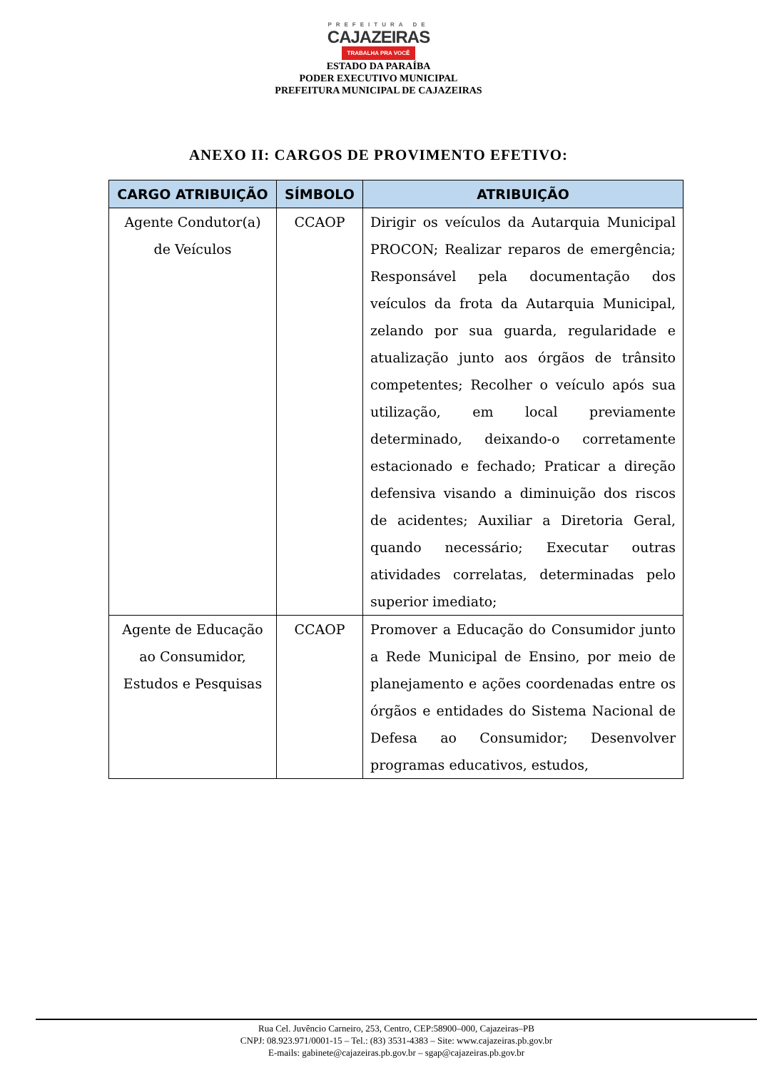PREFEITURA DE
CAJAZEIRAS
TRABALHA PRA VOCÊ
ESTADO DA PARAÍBA
PODER EXECUTIVO MUNICIPAL
PREFEITURA MUNICIPAL DE CAJAZEIRAS
ANEXO II: CARGOS DE PROVIMENTO EFETIVO:
| CARGO ATRIBUIÇÃO | SÍMBOLO | ATRIBUIÇÃO |
| --- | --- | --- |
| Agente Condutor(a) de Veículos | CCAOP | Dirigir os veículos da Autarquia Municipal PROCON; Realizar reparos de emergência; Responsável pela documentação dos veículos da frota da Autarquia Municipal, zelando por sua guarda, regularidade e atualização junto aos órgãos de trânsito competentes; Recolher o veículo após sua utilização, em local previamente determinado, deixando-o corretamente estacionado e fechado; Praticar a direção defensiva visando a diminuição dos riscos de acidentes; Auxiliar a Diretoria Geral, quando necessário; Executar outras atividades correlatas, determinadas pelo superior imediato; |
| Agente de Educação ao Consumidor, Estudos e Pesquisas | CCAOP | Promover a Educação do Consumidor junto a Rede Municipal de Ensino, por meio de planejamento e ações coordenadas entre os órgãos e entidades do Sistema Nacional de Defesa ao Consumidor; Desenvolver programas educativos, estudos, |
Rua Cel. Juvêncio Carneiro, 253, Centro, CEP:58900–000, Cajazeiras–PB
CNPJ: 08.923.971/0001-15 – Tel.: (83) 3531-4383 – Site: www.cajazeiras.pb.gov.br
E-mails: gabinete@cajazeiras.pb.gov.br – sgap@cajazeiras.pb.gov.br